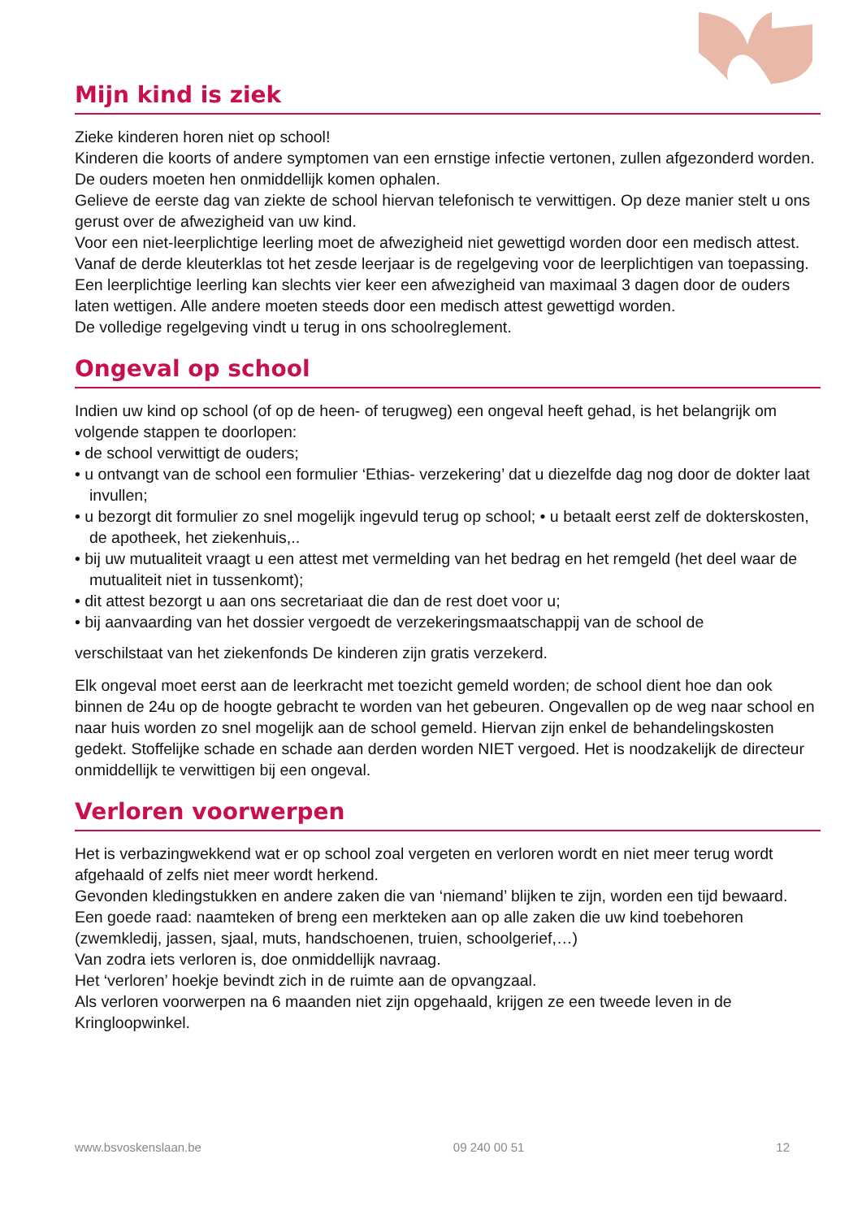Mijn kind is ziek
Zieke kinderen horen niet op school!
Kinderen die koorts of andere symptomen van een ernstige infectie vertonen, zullen afgezonderd worden. De ouders moeten hen onmiddellijk komen ophalen.
Gelieve de eerste dag van ziekte de school hiervan telefonisch te verwittigen. Op deze manier stelt u ons gerust over de afwezigheid van uw kind.
Voor een niet-leerplichtige leerling moet de afwezigheid niet gewettigd worden door een medisch attest. Vanaf de derde kleuterklas tot het zesde leerjaar is de regelgeving voor de leerplichtigen van toepassing.
Een leerplichtige leerling kan slechts vier keer een afwezigheid van maximaal 3 dagen door de ouders laten wettigen. Alle andere moeten steeds door een medisch attest gewettigd worden.
De volledige regelgeving vindt u terug in ons schoolreglement.
Ongeval op school
Indien uw kind op school (of op de heen- of terugweg) een ongeval heeft gehad, is het belangrijk om volgende stappen te doorlopen:
• de school verwittigt de ouders;
• u ontvangt van de school een formulier ‘Ethias- verzekering’ dat u diezelfde dag nog door de dokter laat invullen;
• u bezorgt dit formulier zo snel mogelijk ingevuld terug op school; • u betaalt eerst zelf de dokterskosten, de apotheek, het ziekenhuis,..
• bij uw mutualiteit vraagt u een attest met vermelding van het bedrag en het remgeld (het deel waar de mutualiteit niet in tussenkomt);
• dit attest bezorgt u aan ons secretariaat die dan de rest doet voor u;
• bij aanvaarding van het dossier vergoedt de verzekeringsmaatschappij van de school de
verschilstaat van het ziekenfonds De kinderen zijn gratis verzekerd.
Elk ongeval moet eerst aan de leerkracht met toezicht gemeld worden; de school dient hoe dan ook binnen de 24u op de hoogte gebracht te worden van het gebeuren. Ongevallen op de weg naar school en naar huis worden zo snel mogelijk aan de school gemeld. Hiervan zijn enkel de behandelingskosten gedekt. Stoffelijke schade en schade aan derden worden NIET vergoed. Het is noodzakelijk de directeur onmiddellijk te verwittigen bij een ongeval.
Verloren voorwerpen
Het is verbazingwekkend wat er op school zoal vergeten en verloren wordt en niet meer terug wordt afgehaald of zelfs niet meer wordt herkend.
Gevonden kledingstukken en andere zaken die van ‘niemand’ blijken te zijn, worden een tijd bewaard. Een goede raad: naamteken of breng een merkteken aan op alle zaken die uw kind toebehoren (zwemkledij, jassen, sjaal, muts, handschoenen, truien, schoolgerief,…)
Van zodra iets verloren is, doe onmiddellijk navraag.
Het ‘verloren’ hoekje bevindt zich in de ruimte aan de opvangzaal.
Als verloren voorwerpen na 6 maanden niet zijn opgehaald, krijgen ze een tweede leven in de Kringloopwinkel.
www.bsvoskenslaan.be 09 240 00 51 12